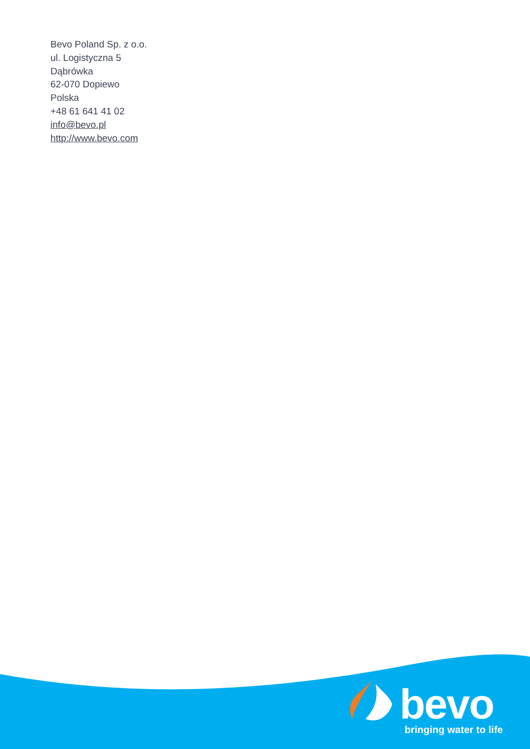Bevo Poland Sp. z o.o.
ul. Logistyczna 5
Dąbrówka
62-070 Dopiewo
Polska
+48 61 641 41 02
info@bevo.pl
http://www.bevo.com
bevo
bringing water to life